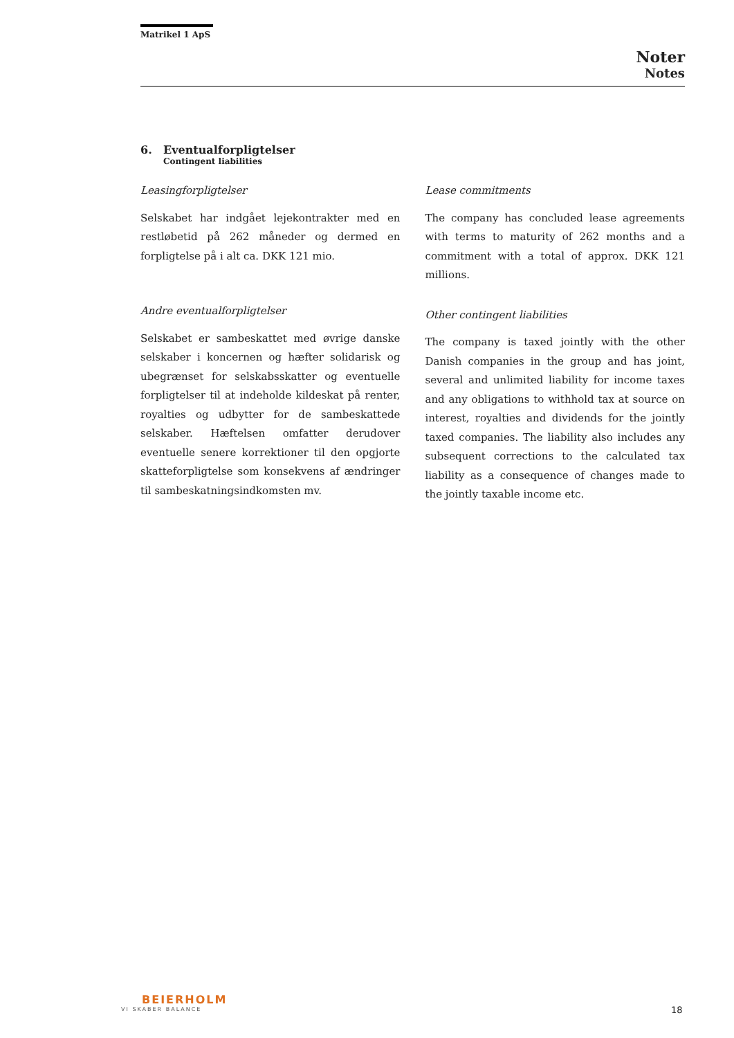Matrikel 1 ApS
Noter
Notes
6. Eventualforpligtelser
Contingent liabilities
Leasingforpligtelser
Selskabet har indgået lejekontrakter med en restløbetid på 262 måneder og dermed en forpligtelse på i alt ca. DKK 121 mio.
Andre eventualforpligtelser
Selskabet er sambeskattet med øvrige danske selskaber i koncernen og hæfter solidarisk og ubegrænset for selskabsskatter og eventuelle forpligtelser til at indeholde kildeskat på renter, royalties og udbytter for de sambeskattede selskaber. Hæftelsen omfatter derudover eventuelle senere korrektioner til den opgjorte skatteforpligtelse som konsekvens af ændringer til sambeskatningsindkomsten mv.
Lease commitments
The company has concluded lease agreements with terms to maturity of 262 months and a commitment with a total of approx. DKK 121 millions.
Other contingent liabilities
The company is taxed jointly with the other Danish companies in the group and has joint, several and unlimited liability for income taxes and any obligations to withhold tax at source on interest, royalties and dividends for the jointly taxed companies. The liability also includes any subsequent corrections to the calculated tax liability as a consequence of changes made to the jointly taxable income etc.
BEIERHOLM
VI SKABER BALANCE
18